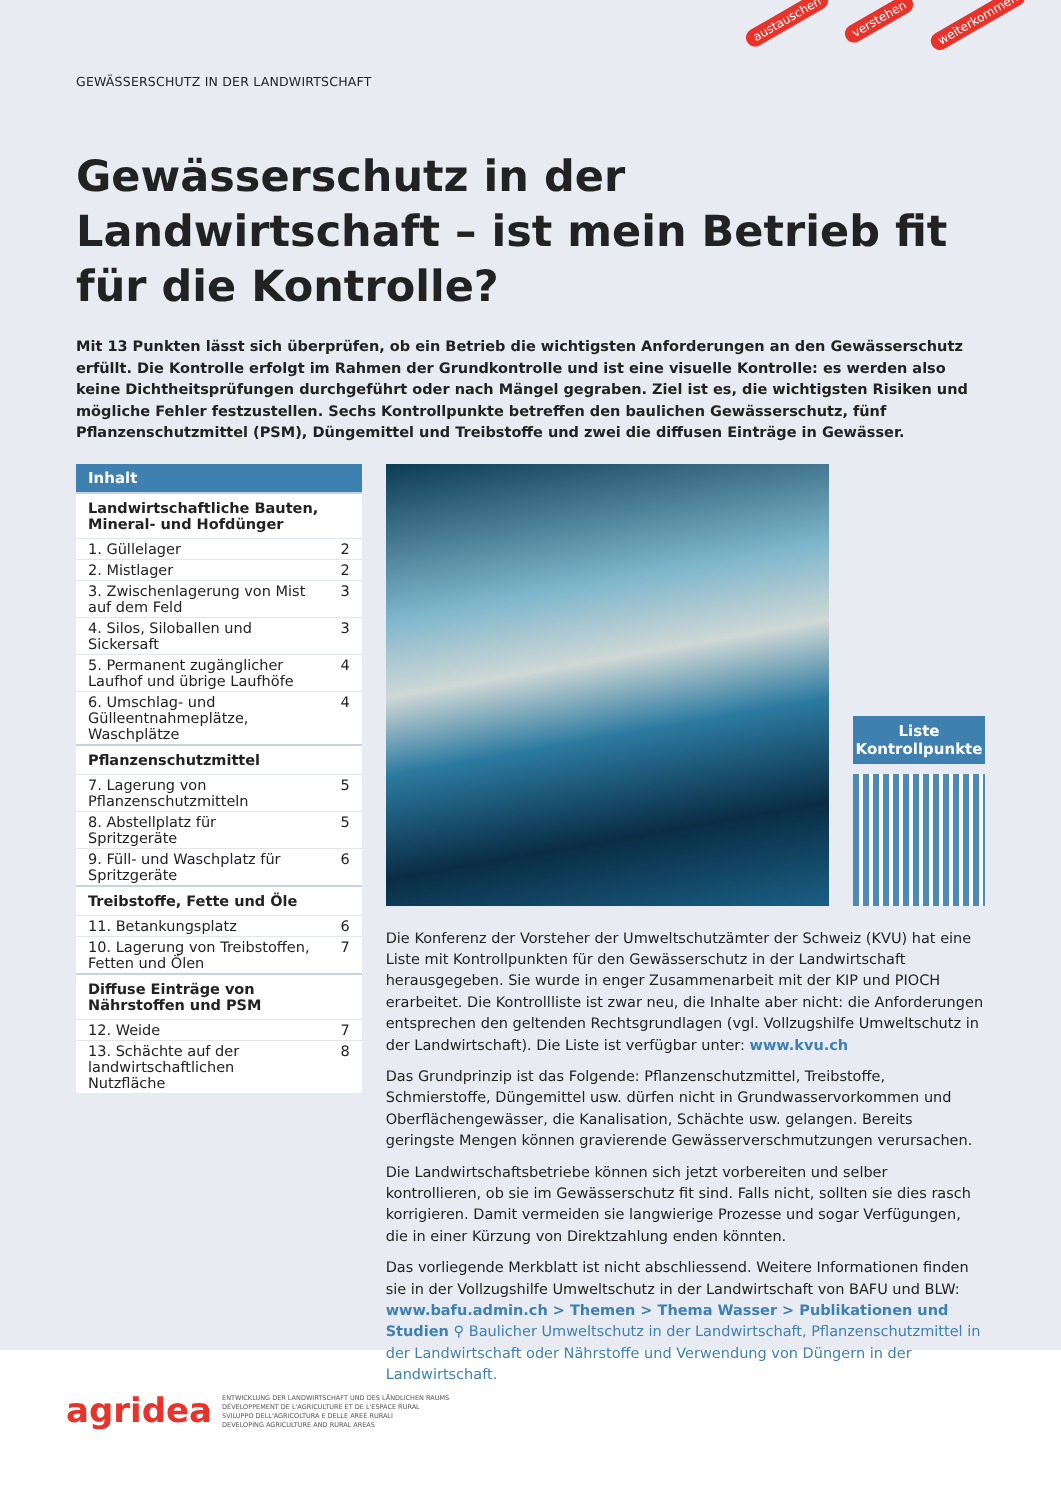austauschen verstehen weiterkommen
GEWÄSSERSCHUTZ IN DER LANDWIRTSCHAFT
Gewässerschutz in der Landwirtschaft – ist mein Betrieb fit für die Kontrolle?
Mit 13 Punkten lässt sich überprüfen, ob ein Betrieb die wichtigsten Anforderungen an den Gewässerschutz erfüllt. Die Kontrolle erfolgt im Rahmen der Grundkontrolle und ist eine visuelle Kontrolle: es werden also keine Dichtheitsprüfungen durchgeführt oder nach Mängel gegraben. Ziel ist es, die wichtigsten Risiken und mögliche Fehler festzustellen. Sechs Kontrollpunkte betreffen den baulichen Gewässerschutz, fünf Pflanzenschutzmittel (PSM), Düngemittel und Treibstoffe und zwei die diffusen Einträge in Gewässer.
| Inhalt | |
| --- | --- |
| Landwirtschaftliche Bauten, Mineral- und Hofdünger | |
| 1. Güllelager | 2 |
| 2. Mistlager | 2 |
| 3. Zwischenlagerung von Mist auf dem Feld | 3 |
| 4. Silos, Siloballen und Sickersaft | 3 |
| 5. Permanent zugänglicher Laufhof und übrige Laufhöfe | 4 |
| 6. Umschlag- und Gülleentnahmeplätze, Waschplätze | 4 |
| Pflanzenschutzmittel | |
| 7. Lagerung von Pflanzenschutzmitteln | 5 |
| 8. Abstellplatz für Spritzgeräte | 5 |
| 9. Füll- und Waschplatz für Spritzgeräte | 6 |
| Treibstoffe, Fette und Öle | |
| 11. Betankungsplatz | 6 |
| 10. Lagerung von Treibstoffen, Fetten und Ölen | 7 |
| Diffuse Einträge von Nährstoffen und PSM | |
| 12. Weide | 7 |
| 13. Schächte auf der landwirtschaftlichen Nutzfläche | 8 |
Liste Kontrollpunkte
Die Konferenz der Vorsteher der Umweltschutzämter der Schweiz (KVU) hat eine Liste mit Kontrollpunkten für den Gewässerschutz in der Landwirtschaft herausgegeben. Sie wurde in enger Zusammenarbeit mit der KIP und PIOCH erarbeitet. Die Kontrollliste ist zwar neu, die Inhalte aber nicht: die Anforderungen entsprechen den geltenden Rechtsgrundlagen (vgl. Vollzugshilfe Umweltschutz in der Landwirtschaft). Die Liste ist verfügbar unter: www.kvu.ch
Das Grundprinzip ist das Folgende: Pflanzenschutzmittel, Treibstoffe, Schmierstoffe, Düngemittel usw. dürfen nicht in Grundwasservorkommen und Oberflächengewässer, die Kanalisation, Schächte usw. gelangen. Bereits geringste Mengen können gravierende Gewässerverschmutzungen verursachen.
Die Landwirtschaftsbetriebe können sich jetzt vorbereiten und selber kontrollieren, ob sie im Gewässerschutz fit sind. Falls nicht, sollten sie dies rasch korrigieren. Damit vermeiden sie langwierige Prozesse und sogar Verfügungen, die in einer Kürzung von Direktzahlung enden könnten.
Das vorliegende Merkblatt ist nicht abschliessend. Weitere Informationen finden sie in der Vollzugshilfe Umweltschutz in der Landwirtschaft von BAFU und BLW: www.bafu.admin.ch > Themen > Thema Wasser > Publikationen und Studien ⚲ Baulicher Umweltschutz in der Landwirtschaft, Pflanzenschutzmittel in der Landwirtschaft oder Nährstoffe und Verwendung von Düngern in der Landwirtschaft.
agridea
ENTWICKLUNG DER LANDWIRTSCHAFT UND DES LÄNDLICHEN RAUMS
DÉVELOPPEMENT DE L'AGRICULTURE ET DE L'ESPACE RURAL
SVILUPPO DELL'AGRICOLTURA E DELLE AREE RURALI
DEVELOPING AGRICULTURE AND RURAL AREAS